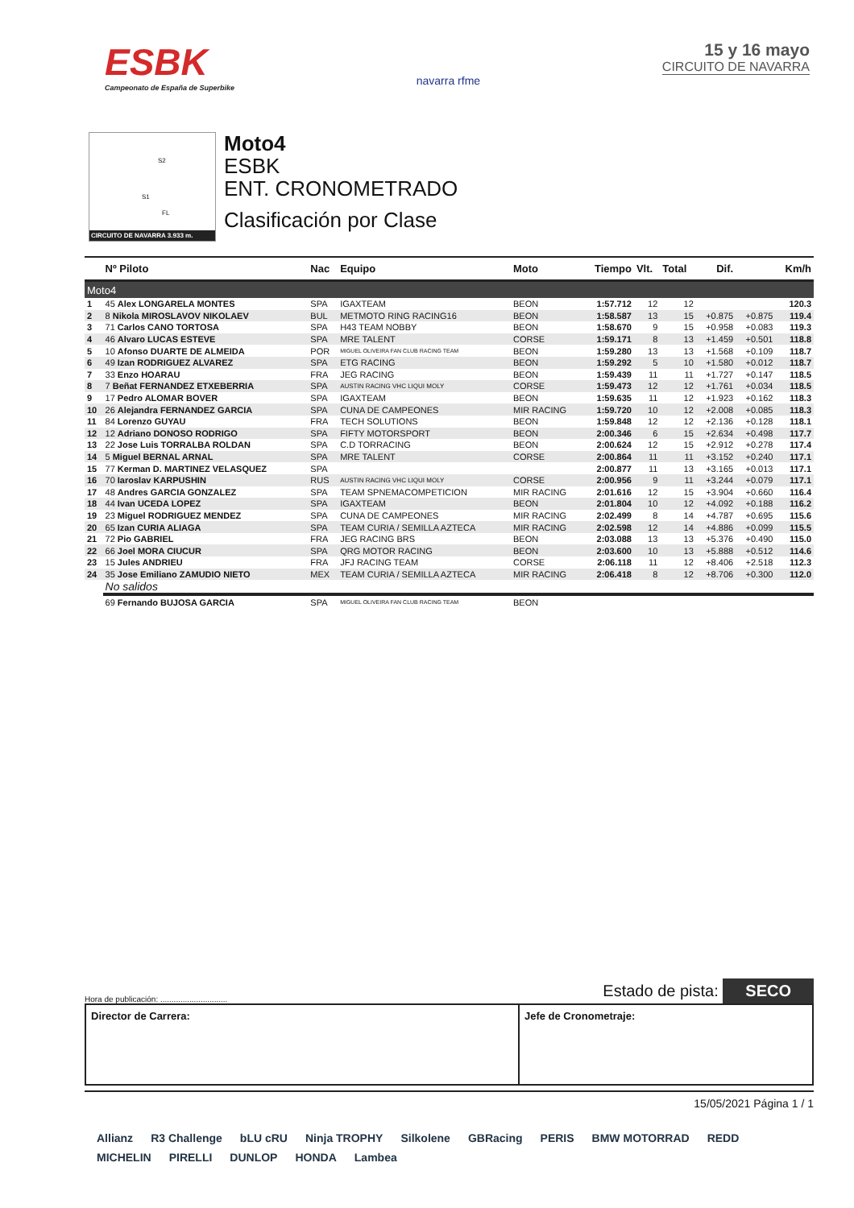ESBK
Campeonato de España de Superbike
navarra rfme
15 y 16 mayo
CIRCUITO DE NAVARRA
S2
S1
FL
CIRCUITO DE NAVARRA 3.933 m.
Moto4
ESBK
ENT. CRONOMETRADO
Clasificación por Clase
| | Nº Piloto | Nac | Equipo | Moto | Tiempo | Vlt. | Total | Dif. | | Km/h |
| --- | --- | --- | --- | --- | --- | --- | --- | --- | --- | --- |
| Moto4 | | | | | | | | | | |
| 1 | 45 Alex LONGARELA MONTES | SPA | IGAXTEAM | BEON | 1:57.712 | 12 | 12 | | | 120.3 |
| 2 | 8 Nikola MIROSLAVOV NIKOLAEV | BUL | METMOTO RING RACING16 | BEON | 1:58.587 | 13 | 15 | +0.875 | +0.875 | 119.4 |
| 3 | 71 Carlos CANO TORTOSA | SPA | H43 TEAM NOBBY | BEON | 1:58.670 | 9 | 15 | +0.958 | +0.083 | 119.3 |
| 4 | 46 Alvaro LUCAS ESTEVE | SPA | MRE TALENT | CORSE | 1:59.171 | 8 | 13 | +1.459 | +0.501 | 118.8 |
| 5 | 10 Afonso DUARTE DE ALMEIDA | POR | MIGUEL OLIVEIRA FAN CLUB RACING TEAM | BEON | 1:59.280 | 13 | 13 | +1.568 | +0.109 | 118.7 |
| 6 | 49 Izan RODRIGUEZ ALVAREZ | SPA | ETG RACING | BEON | 1:59.292 | 5 | 10 | +1.580 | +0.012 | 118.7 |
| 7 | 33 Enzo HOARAU | FRA | JEG RACING | BEON | 1:59.439 | 11 | 11 | +1.727 | +0.147 | 118.5 |
| 8 | 7 Beñat FERNANDEZ ETXEBERRIA | SPA | AUSTIN RACING VHC LIQUI MOLY | CORSE | 1:59.473 | 12 | 12 | +1.761 | +0.034 | 118.5 |
| 9 | 17 Pedro ALOMAR BOVER | SPA | IGAXTEAM | BEON | 1:59.635 | 11 | 12 | +1.923 | +0.162 | 118.3 |
| 10 | 26 Alejandra FERNANDEZ GARCIA | SPA | CUNA DE CAMPEONES | MIR RACING | 1:59.720 | 10 | 12 | +2.008 | +0.085 | 118.3 |
| 11 | 84 Lorenzo GUYAU | FRA | TECH SOLUTIONS | BEON | 1:59.848 | 12 | 12 | +2.136 | +0.128 | 118.1 |
| 12 | 12 Adriano DONOSO RODRIGO | SPA | FIFTY MOTORSPORT | BEON | 2:00.346 | 6 | 15 | +2.634 | +0.498 | 117.7 |
| 13 | 22 Jose Luis TORRALBA ROLDAN | SPA | C.D TORRACING | BEON | 2:00.624 | 12 | 15 | +2.912 | +0.278 | 117.4 |
| 14 | 5 Miguel BERNAL ARNAL | SPA | MRE TALENT | CORSE | 2:00.864 | 11 | 11 | +3.152 | +0.240 | 117.1 |
| 15 | 77 Kerman D. MARTINEZ VELASQUEZ | SPA | | | 2:00.877 | 11 | 13 | +3.165 | +0.013 | 117.1 |
| 16 | 70 Iaroslav KARPUSHIN | RUS | AUSTIN RACING VHC LIQUI MOLY | CORSE | 2:00.956 | 9 | 11 | +3.244 | +0.079 | 117.1 |
| 17 | 48 Andres GARCIA GONZALEZ | SPA | TEAM SPNEMACOMPETICION | MIR RACING | 2:01.616 | 12 | 15 | +3.904 | +0.660 | 116.4 |
| 18 | 44 Ivan UCEDA LOPEZ | SPA | IGAXTEAM | BEON | 2:01.804 | 10 | 12 | +4.092 | +0.188 | 116.2 |
| 19 | 23 Miguel RODRIGUEZ MENDEZ | SPA | CUNA DE CAMPEONES | MIR RACING | 2:02.499 | 8 | 14 | +4.787 | +0.695 | 115.6 |
| 20 | 65 Izan CURIA ALIAGA | SPA | TEAM CURIA / SEMILLA AZTECA | MIR RACING | 2:02.598 | 12 | 14 | +4.886 | +0.099 | 115.5 |
| 21 | 72 Pio GABRIEL | FRA | JEG RACING BRS | BEON | 2:03.088 | 13 | 13 | +5.376 | +0.490 | 115.0 |
| 22 | 66 Joel MORA CIUCUR | SPA | QRG MOTOR RACING | BEON | 2:03.600 | 10 | 13 | +5.888 | +0.512 | 114.6 |
| 23 | 15 Jules ANDRIEU | FRA | JFJ RACING TEAM | CORSE | 2:06.118 | 11 | 12 | +8.406 | +2.518 | 112.3 |
| 24 | 35 Jose Emiliano ZAMUDIO NIETO | MEX | TEAM CURIA / SEMILLA AZTECA | MIR RACING | 2:06.418 | 8 | 12 | +8.706 | +0.300 | 112.0 |
| | No salidos | | | | | | | | | |
| | 69 Fernando BUJOSA GARCIA | SPA | MIGUEL OLIVEIRA FAN CLUB RACING TEAM | BEON | | | | | | |
Hora de publicación: .............................. Estado de pista: SECO
Director de Carrera: Jefe de Cronometraje:
15/05/2021 Página 1 / 1
Allianz R3 Challenge bLU cRU Ninja TROPHY Silkolene GBRacing PERIS BMW MOTORRAD REDD MICHELIN PIRELLI DUNLOP HONDA Lambea